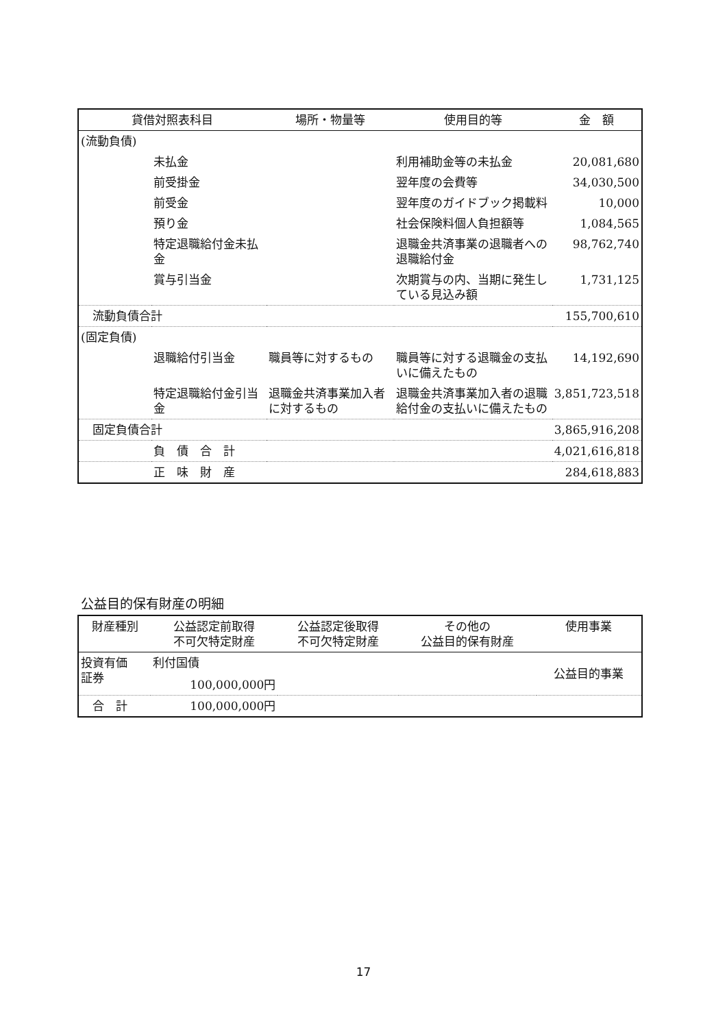| 貸借対照表科目 | | 場所・物量等 | 使用目的等 | 金 額 |
| --- | --- | --- | --- | --- |
| (流動負債) | | | | |
| | 未払金 | | 利用補助金等の未払金 | 20,081,680 |
| | 前受掛金 | | 翌年度の会費等 | 34,030,500 |
| | 前受金 | | 翌年度のガイドブック掲載料 | 10,000 |
| | 預り金 | | 社会保険料個人負担額等 | 1,084,565 |
| | 特定退職給付金未払金 | | 退職金共済事業の退職者への退職給付金 | 98,762,740 |
| | 賞与引当金 | | 次期賞与の内、当期に発生している見込み額 | 1,731,125 |
| 流動負債合計 | | | | 155,700,610 |
| (固定負債) | | | | |
| | 退職給付引当金 | 職員等に対するもの | 職員等に対する退職金の支払いに備えたもの | 14,192,690 |
| | 特定退職給付金引当金 | 退職金共済事業加入者に対するもの | 退職金共済事業加入者の退職給付金の支払いに備えたもの | 3,851,723,518 |
| 固定負債合計 | | | | 3,865,916,208 |
| | 負 債 合 計 | | | 4,021,616,818 |
| | 正 味 財 産 | | | 284,618,883 |
公益目的保有財産の明細
| 財産種別 | 公益認定前取得 不可欠特定財産 | 公益認定後取得 不可欠特定財産 | その他の 公益目的保有財産 | 使用事業 |
| --- | --- | --- | --- | --- |
| 投資有価 証券 | 利付国債 100,000,000円 | | | 公益目的事業 |
| 合 計 | 100,000,000円 | | | |
17